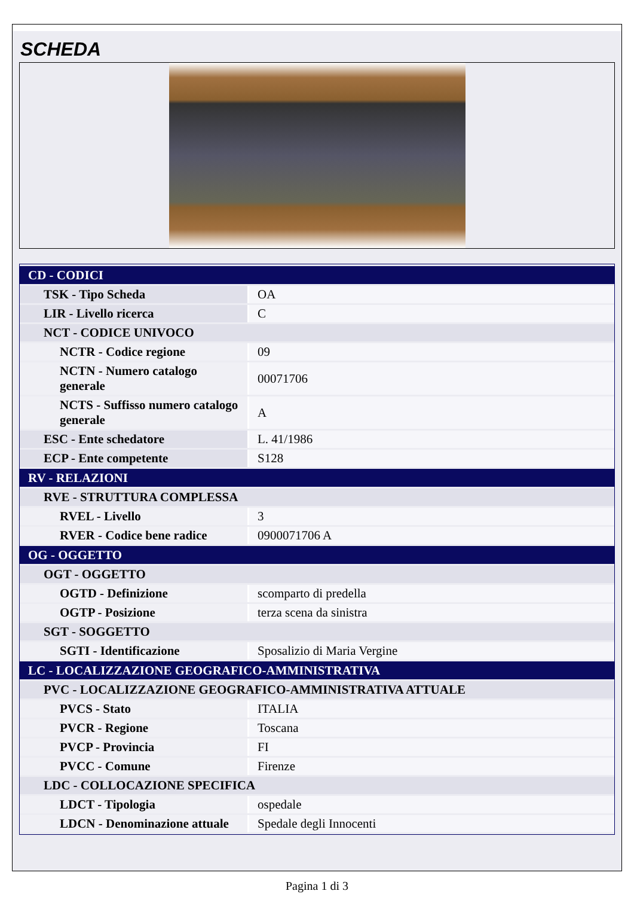SCHEDA
| CD - CODICI | |
| TSK - Tipo Scheda | OA |
| LIR - Livello ricerca | C |
| NCT - CODICE UNIVOCO | |
| NCTR - Codice regione | 09 |
| NCTN - Numero catalogo generale | 00071706 |
| NCTS - Suffisso numero catalogo generale | A |
| ESC - Ente schedatore | L. 41/1986 |
| ECP - Ente competente | S128 |
| RV - RELAZIONI | |
| RVE - STRUTTURA COMPLESSA | |
| RVEL - Livello | 3 |
| RVER - Codice bene radice | 0900071706 A |
| OG - OGGETTO | |
| OGT - OGGETTO | |
| OGTD - Definizione | scomparto di predella |
| OGTP - Posizione | terza scena da sinistra |
| SGT - SOGGETTO | |
| SGTI - Identificazione | Sposalizio di Maria Vergine |
| LC - LOCALIZZAZIONE GEOGRAFICO-AMMINISTRATIVA | |
| PVC - LOCALIZZAZIONE GEOGRAFICO-AMMINISTRATIVA ATTUALE | |
| PVCS - Stato | ITALIA |
| PVCR - Regione | Toscana |
| PVCP - Provincia | FI |
| PVCC - Comune | Firenze |
| LDC - COLLOCAZIONE SPECIFICA | |
| LDCT - Tipologia | ospedale |
| LDCN - Denominazione attuale | Spedale degli Innocenti |
Pagina 1 di 3